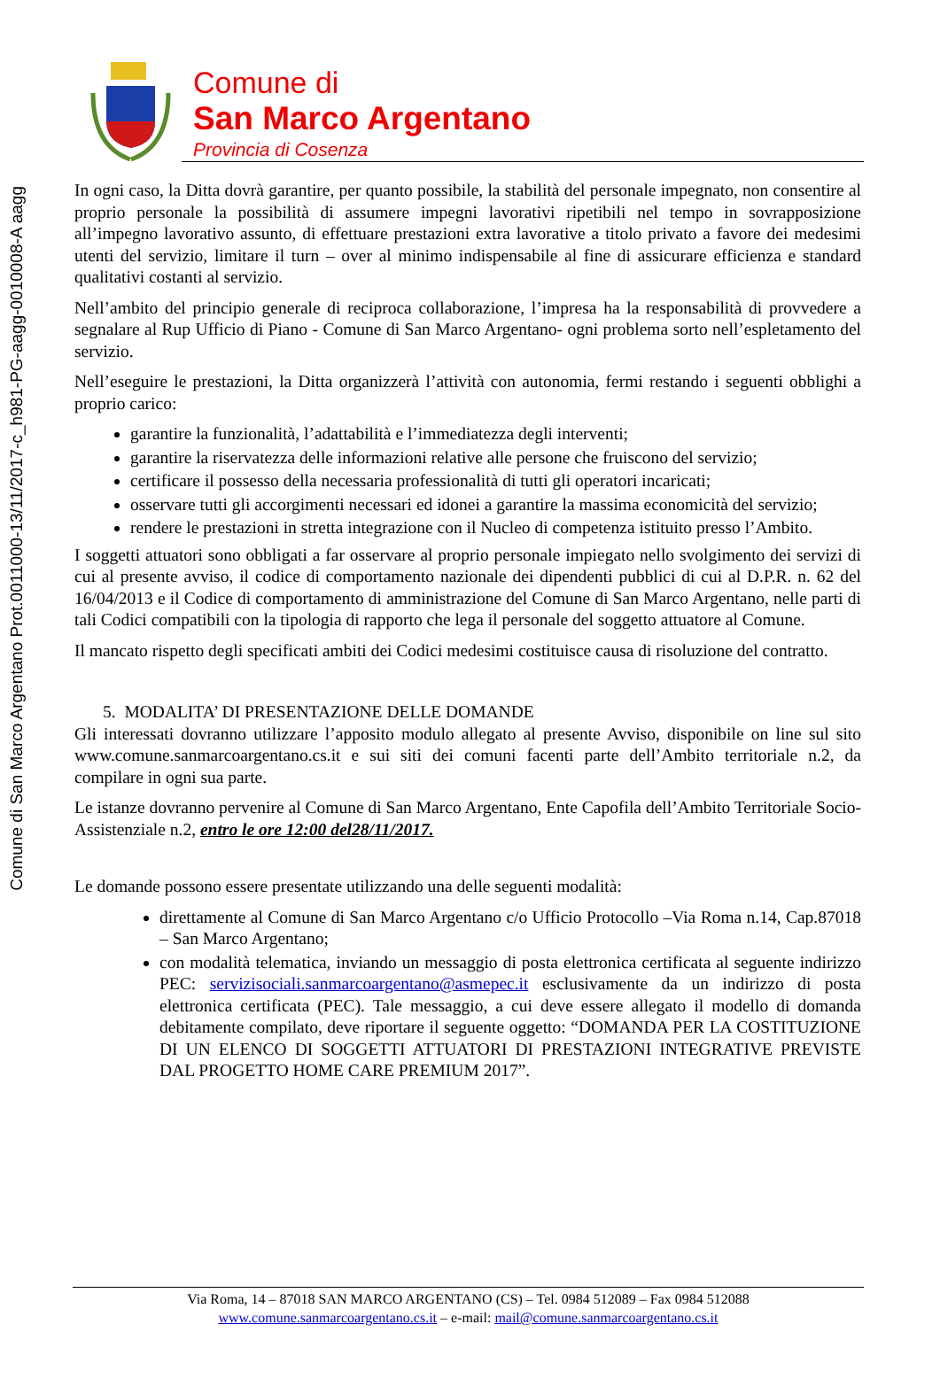Comune di San Marco Argentano Prot.0011000-13/11/2017-c_h981-PG-aagg-0010008-A aagg
Comune di
San Marco Argentano
Provincia di Cosenza
In ogni caso, la Ditta dovrà garantire, per quanto possibile, la stabilità del personale impegnato, non consentire al proprio personale la possibilità di assumere impegni lavorativi ripetibili nel tempo in sovrapposizione all’impegno lavorativo assunto, di effettuare prestazioni extra lavorative a titolo privato a favore dei medesimi utenti del servizio, limitare il turn – over al minimo indispensabile al fine di assicurare efficienza e standard qualitativi costanti al servizio.
Nell’ambito del principio generale di reciproca collaborazione, l’impresa ha la responsabilità di provvedere a segnalare al Rup Ufficio di Piano - Comune di San Marco Argentano- ogni problema sorto nell’espletamento del servizio.
Nell’eseguire le prestazioni, la Ditta organizzerà l’attività con autonomia, fermi restando i seguenti obblighi a proprio carico:
garantire la funzionalità, l’adattabilità e l’immediatezza degli interventi;
garantire la riservatezza delle informazioni relative alle persone che fruiscono del servizio;
certificare il possesso della necessaria professionalità di tutti gli operatori incaricati;
osservare tutti gli accorgimenti necessari ed idonei a garantire la massima economicità del servizio;
rendere le prestazioni in stretta integrazione con il Nucleo di competenza istituito presso l’Ambito.
I soggetti attuatori sono obbligati a far osservare al proprio personale impiegato nello svolgimento dei servizi di cui al presente avviso, il codice di comportamento nazionale dei dipendenti pubblici di cui al D.P.R. n. 62 del 16/04/2013 e il Codice di comportamento di amministrazione del Comune di San Marco Argentano, nelle parti di tali Codici compatibili con la tipologia di rapporto che lega il personale del soggetto attuatore al Comune.
Il mancato rispetto degli specificati ambiti dei Codici medesimi costituisce causa di risoluzione del contratto.
5. MODALITA’ DI PRESENTAZIONE DELLE DOMANDE
Gli interessati dovranno utilizzare l’apposito modulo allegato al presente Avviso, disponibile on line sul sito www.comune.sanmarcoargentano.cs.it e sui siti dei comuni facenti parte dell’Ambito territoriale n.2, da compilare in ogni sua parte.
Le istanze dovranno pervenire al Comune di San Marco Argentano, Ente Capofila dell’Ambito Territoriale Socio-Assistenziale n.2, entro le ore 12:00 del28/11/2017.
Le domande possono essere presentate utilizzando una delle seguenti modalità:
direttamente al Comune di San Marco Argentano c/o Ufficio Protocollo –Via Roma n.14, Cap.87018 – San Marco Argentano;
con modalità telematica, inviando un messaggio di posta elettronica certificata al seguente indirizzo PEC: servizisociali.sanmarcoargentano@asmepec.it esclusivamente da un indirizzo di posta elettronica certificata (PEC). Tale messaggio, a cui deve essere allegato il modello di domanda debitamente compilato, deve riportare il seguente oggetto: “DOMANDA PER LA COSTITUZIONE DI UN ELENCO DI SOGGETTI ATTUATORI DI PRESTAZIONI INTEGRATIVE PREVISTE DAL PROGETTO HOME CARE PREMIUM 2017”.
Via Roma, 14 – 87018 SAN MARCO ARGENTANO (CS) – Tel. 0984 512089 – Fax 0984 512088
www.comune.sanmarcoargentano.cs.it – e-mail: mail@comune.sanmarcoargentano.cs.it